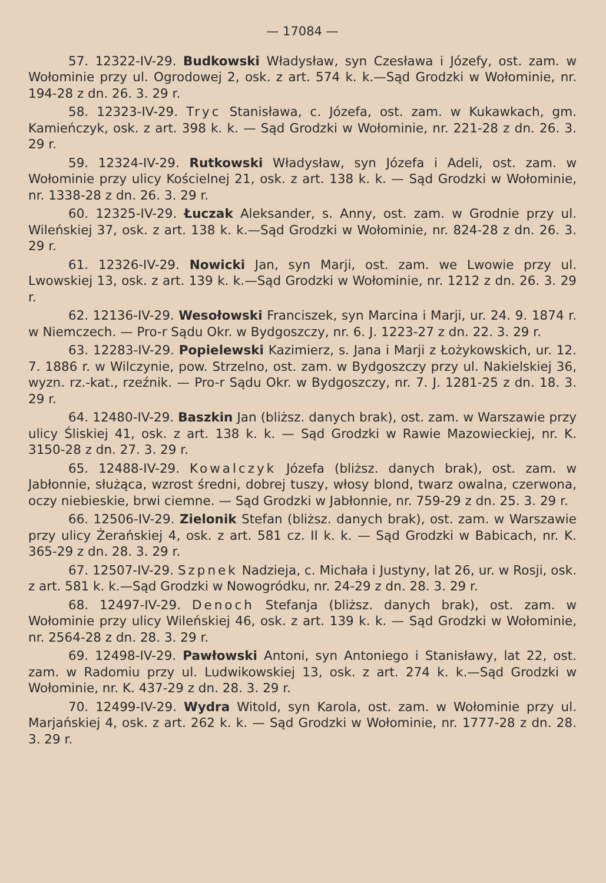— 17084 —
57. 12322-IV-29. Budkowski Władysław, syn Czesława i Józefy, ost. zam. w Wołominie przy ul. Ogrodowej 2, osk. z art. 574 k. k.—Sąd Grodzki w Wołominie, nr. 194-28 z dn. 26. 3. 29 r.
58. 12323-IV-29. Tryc Stanisława, c. Józefa, ost. zam. w Kukawkach, gm. Kamieńczyk, osk. z art. 398 k. k. — Sąd Grodzki w Wołominie, nr. 221-28 z dn. 26. 3. 29 r.
59. 12324-IV-29. Rutkowski Władysław, syn Józefa i Adeli, ost. zam. w Wołominie przy ulicy Kościelnej 21, osk. z art. 138 k. k. — Sąd Grodzki w Wołominie, nr. 1338-28 z dn. 26. 3. 29 r.
60. 12325-IV-29. Łuczak Aleksander, s. Anny, ost. zam. w Grodnie przy ul. Wileńskiej 37, osk. z art. 138 k. k.—Sąd Grodzki w Wołominie, nr. 824-28 z dn. 26. 3. 29 r.
61. 12326-IV-29. Nowicki Jan, syn Marji, ost. zam. we Lwowie przy ul. Lwowskiej 13, osk. z art. 139 k. k.—Sąd Grodzki w Wołominie, nr. 1212 z dn. 26. 3. 29 r.
62. 12136-IV-29. Wesołowski Franciszek, syn Marcina i Marji, ur. 24. 9. 1874 r. w Niemczech. — Pro-r Sądu Okr. w Bydgoszczy, nr. 6. J. 1223-27 z dn. 22. 3. 29 r.
63. 12283-IV-29. Popielewski Kazimierz, s. Jana i Marji z Łożykowskich, ur. 12. 7. 1886 r. w Wilczynie, pow. Strzelno, ost. zam. w Bydgoszczy przy ul. Nakielskiej 36, wyzn. rz.-kat., rzeźnik. — Pro-r Sądu Okr. w Bydgoszczy, nr. 7. J. 1281-25 z dn. 18. 3. 29 r.
64. 12480-IV-29. Baszkin Jan (bliższ. danych brak), ost. zam. w Warszawie przy ulicy Śliskiej 41, osk. z art. 138 k. k. — Sąd Grodzki w Rawie Mazowieckiej, nr. K. 3150-28 z dn. 27. 3. 29 r.
65. 12488-IV-29. Kowalczyk Józefa (bliższ. danych brak), ost. zam. w Jabłonnie, służąca, wzrost średni, dobrej tuszy, włosy blond, twarz owalna, czerwona, oczy niebieskie, brwi ciemne. — Sąd Grodzki w Jabłonnie, nr. 759-29 z dn. 25. 3. 29 r.
66. 12506-IV-29. Zielonik Stefan (bliższ. danych brak), ost. zam. w Warszawie przy ulicy Żerańskiej 4, osk. z art. 581 cz. II k. k. — Sąd Grodzki w Babicach, nr. K. 365-29 z dn. 28. 3. 29 r.
67. 12507-IV-29. Szpnek Nadzieja, c. Michała i Justyny, lat 26, ur. w Rosji, osk. z art. 581 k. k.—Sąd Grodzki w Nowogródku, nr. 24-29 z dn. 28. 3. 29 r.
68. 12497-IV-29. Denoch Stefanja (bliższ. danych brak), ost. zam. w Wołominie przy ulicy Wileńskiej 46, osk. z art. 139 k. k. — Sąd Grodzki w Wołominie, nr. 2564-28 z dn. 28. 3. 29 r.
69. 12498-IV-29. Pawłowski Antoni, syn Antoniego i Stanisławy, lat 22, ost. zam. w Radomiu przy ul. Ludwikowskiej 13, osk. z art. 274 k. k.—Sąd Grodzki w Wołominie, nr. K. 437-29 z dn. 28. 3. 29 r.
70. 12499-IV-29. Wydra Witold, syn Karola, ost. zam. w Wołominie przy ul. Marjańskiej 4, osk. z art. 262 k. k. — Sąd Grodzki w Wołominie, nr. 1777-28 z dn. 28. 3. 29 r.